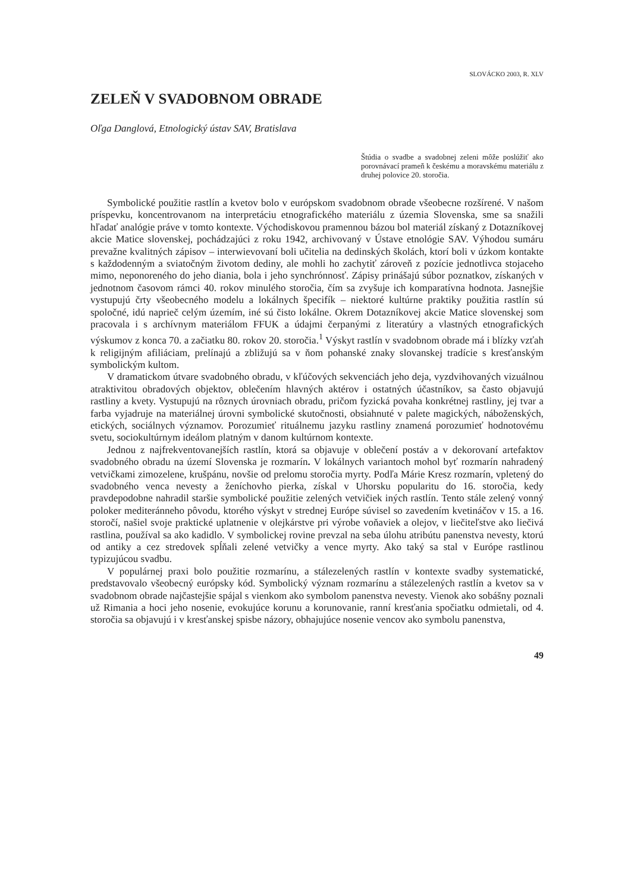SLOVÁCKO 2003, R. XLV
ZELEŇ V SVADOBNOM OBRADE
Oľga Danglová, Etnologický ústav SAV, Bratislava
Štúdia o svadbe a svadobnej zeleni môže poslúžiť ako porovnávací prameň k českému a moravskému materiálu z druhej polovice 20. storočia.
Symbolické použitie rastlín a kvetov bolo v európskom svadobnom obrade všeobecne rozšírené. V našom príspevku, koncentrovanom na interpretáciu etnografického materiálu z územia Slovenska, sme sa snažili hľadať analógie práve v tomto kontexte. Východiskovou pramennou bázou bol materiál získaný z Dotazníkovej akcie Matice slovenskej, pochádzajúci z roku 1942, archivovaný v Ústave etnológie SAV. Výhodou sumáru prevažne kvalitných zápisov – interwievovaní boli učitelia na dedinských školách, ktorí boli v úzkom kontakte s každodenným a sviatočným životom dediny, ale mohli ho zachytiť zároveň z pozície jednotlivca stojaceho mimo, neponoreného do jeho diania, bola i jeho synchrónnosť. Zápisy prinášajú súbor poznatkov, získaných v jednotnom časovom rámci 40. rokov minulého storočia, čím sa zvyšuje ich komparatívna hodnota. Jasnejšie vystupujú črty všeobecného modelu a lokálnych špecifík – niektoré kultúrne praktiky použitia rastlín sú spoločné, idú naprieč celým územím, iné sú čisto lokálne. Okrem Dotazníkovej akcie Matice slovenskej som pracovala i s archívnym materiálom FFUK a údajmi čerpanými z literatúry a vlastných etnografických výskumov z konca 70. a začiatku 80. rokov 20. storočia.<sup>1</sup> Výskyt rastlín v svadobnom obrade má i blízky vzťah k religijným afiliáciam, prelínajú a zbližujú sa v ňom pohanské znaky slovanskej tradície s kresťanským symbolickým kultom.
V dramatickom útvare svadobného obradu, v kľúčových sekvenciách jeho deja, vyzdvihovaných vizuálnou atraktivitou obradových objektov, oblečením hlavných aktérov i ostatných účastníkov, sa často objavujú rastliny a kvety. Vystupujú na rôznych úrovniach obradu, pričom fyzická povaha konkrétnej rastliny, jej tvar a farba vyjadruje na materiálnej úrovni symbolické skutočnosti, obsiahnuté v palete magických, náboženských, etických, sociálnych významov. Porozumieť rituálnemu jazyku rastliny znamená porozumieť hodnotovému svetu, sociokultúrnym ideálom platným v danom kultúrnom kontexte.
Jednou z najfrekventovanejších rastlín, ktorá sa objavuje v oblečení postáv a v dekorovaní artefaktov svadobného obradu na území Slovenska je rozmarín. V lokálnych variantoch mohol byť rozmarín nahradený vetvičkami zimozelene, krušpánu, novšie od prelomu storočia myrty. Podľa Márie Kresz rozmarín, vpletený do svadobného venca nevesty a ženíchovho pierka, získal v Uhorsku popularitu do 16. storočia, kedy pravdepodobne nahradil staršie symbolické použitie zelených vetvičiek iných rastlín. Tento stále zelený vonný poloker mediteránneho pôvodu, ktorého výskyt v strednej Európe súvisel so zavedením kvetináčov v 15. a 16. storočí, našiel svoje praktické uplatnenie v olejkárstve pri výrobe voňaviek a olejov, v liečiteľstve ako liečivá rastlina, používal sa ako kadidlo. V symbolickej rovine prevzal na seba úlohu atribútu panenstva nevesty, ktorú od antiky a cez stredovek spĺňali zelené vetvičky a vence myrty. Ako taký sa stal v Európe rastlinou typizujúcou svadbu.
V populárnej praxi bolo použitie rozmarínu, a stálezelených rastlín v kontexte svadby systematické, predstavovalo všeobecný európsky kód. Symbolický význam rozmarínu a stálezelených rastlín a kvetov sa v svadobnom obrade najčastejšie spájal s vienkom ako symbolom panenstva nevesty. Vienok ako sobášny poznali už Rimania a hoci jeho nosenie, evokujúce korunu a korunovanie, ranní kresťania spočiatku odmietali, od 4. storočia sa objavujú i v kresťanskej spisbe názory, obhajujúce nosenie vencov ako symbolu panenstva,
49